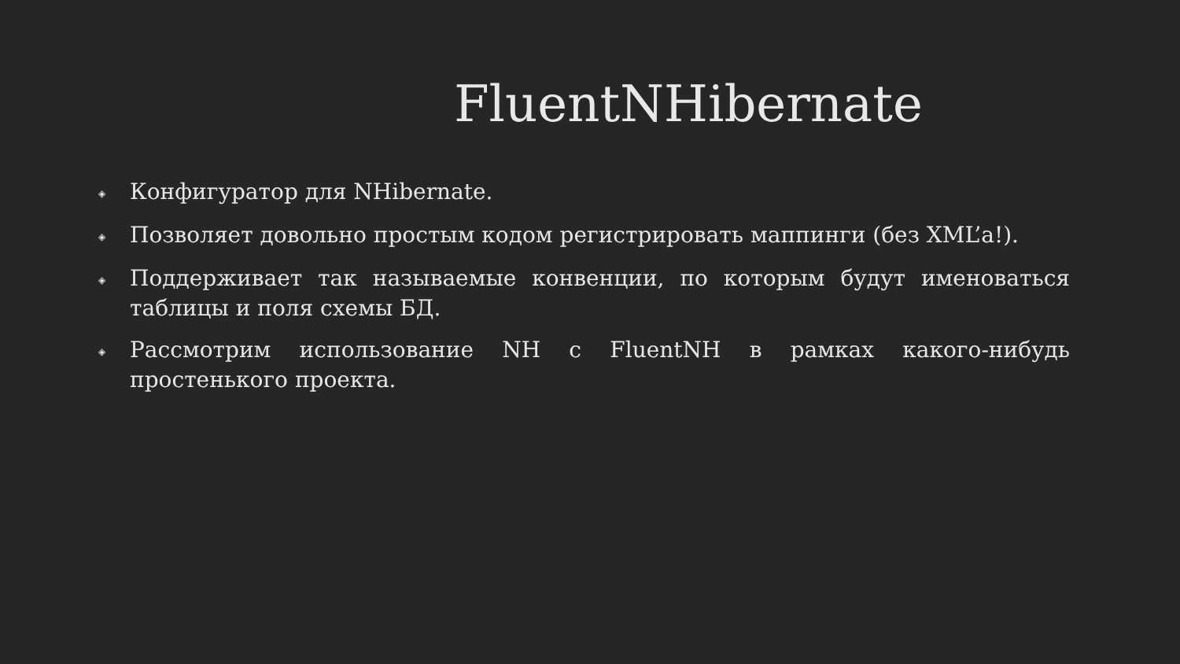FluentNHibernate
◈ Конфигуратор для NHibernate.
◈ Позволяет довольно простым кодом регистрировать маппинги (без XML’а!).
◈ Поддерживает так называемые конвенции, по которым будут именоваться таблицы и поля схемы БД.
◈ Рассмотрим использование NH с FluentNH в рамках какого-нибудь простенького проекта.